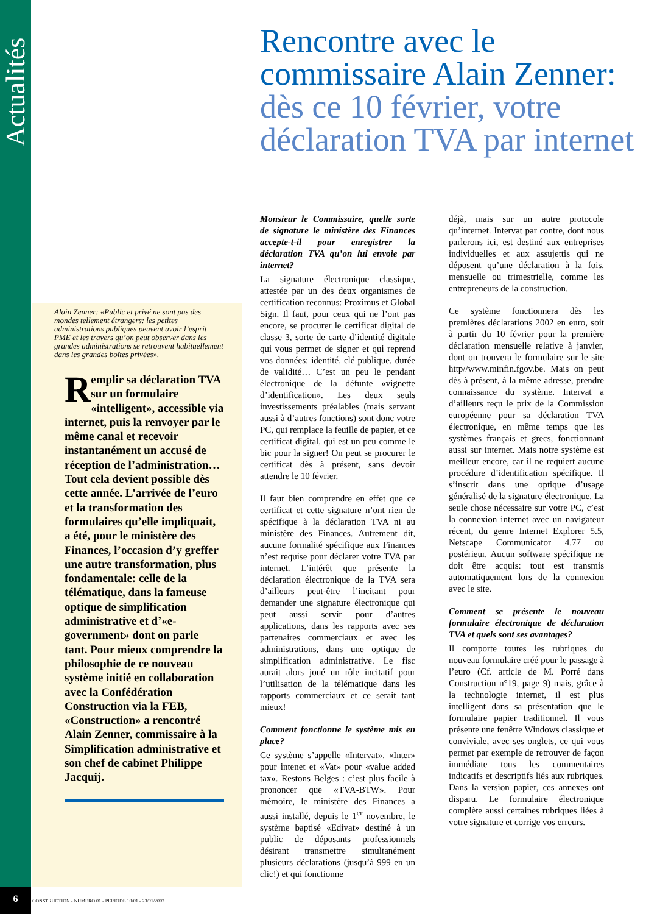Actualités
Rencontre avec le commissaire Alain Zenner: dès ce 10 février, votre déclaration TVA par internet
Alain Zenner: «Public et privé ne sont pas des mondes tellement étrangers: les petites administrations publiques peuvent avoir l’esprit PME et les travers qu’on peut observer dans les grandes administrations se retrouvent habituellement dans les grandes boîtes privées».
Remplir sa déclaration TVA sur un formulaire «intelligent», accessible via internet, puis la renvoyer par le même canal et recevoir instantanément un accusé de réception de l’administration… Tout cela devient possible dès cette année. L’arrivée de l’euro et la transformation des formulaires qu’elle impliquait, a été, pour le ministère des Finances, l’occasion d’y greffer une autre transformation, plus fondamentale: celle de la télématique, dans la fameuse optique de simplification administrative et d’«e-government» dont on parle tant. Pour mieux comprendre la philosophie de ce nouveau système initié en collaboration avec la Confédération Construction via la FEB, «Construction» a rencontré Alain Zenner, commissaire à la Simplification administrative et son chef de cabinet Philippe Jacquij.
Monsieur le Commissaire, quelle sorte de signature le ministère des Finances accepte-t-il pour enregistrer la déclaration TVA qu’on lui envoie par internet?
La signature électronique classique, attestée par un des deux organismes de certification reconnus: Proximus et Global Sign. Il faut, pour ceux qui ne l’ont pas encore, se procurer le certificat digital de classe 3, sorte de carte d’identité digitale qui vous permet de signer et qui reprend vos données: identité, clé publique, durée de validité… C’est un peu le pendant électronique de la défunte «vignette d’identification». Les deux seuls investissements préalables (mais servant aussi à d’autres fonctions) sont donc votre PC, qui remplace la feuille de papier, et ce certificat digital, qui est un peu comme le bic pour la signer! On peut se procurer le certificat dès à présent, sans devoir attendre le 10 février.
Il faut bien comprendre en effet que ce certificat et cette signature n’ont rien de spécifique à la déclaration TVA ni au ministère des Finances. Autrement dit, aucune formalité spécifique aux Finances n’est requise pour déclarer votre TVA par internet. L’intérêt que présente la déclaration électronique de la TVA sera d’ailleurs peut-être l’incitant pour demander une signature électronique qui peut aussi servir pour d’autres applications, dans les rapports avec ses partenaires commerciaux et avec les administrations, dans une optique de simplification administrative. Le fisc aurait alors joué un rôle incitatif pour l’utilisation de la télématique dans les rapports commerciaux et ce serait tant mieux!
Comment fonctionne le système mis en place?
Ce système s’appelle «Intervat». «Inter» pour intenet et «Vat» pour «value added tax». Restons Belges : c’est plus facile à prononcer que «TVA-BTW». Pour mémoire, le ministère des Finances a aussi installé, depuis le 1<sup>er</sup> novembre, le système baptisé «Edivat» destiné à un public de déposants professionnels désirant transmettre simultanément plusieurs déclarations (jusqu’à 999 en un clic!) et qui fonctionne
déjà, mais sur un autre protocole qu’internet. Intervat par contre, dont nous parlerons ici, est destiné aux entreprises individuelles et aux assujettis qui ne déposent qu’une déclaration à la fois, mensuelle ou trimestrielle, comme les entrepreneurs de la construction.
Ce système fonctionnera dès les premières déclarations 2002 en euro, soit à partir du 10 février pour la première déclaration mensuelle relative à janvier, dont on trouvera le formulaire sur le site http//www.minfin.fgov.be. Mais on peut dès à présent, à la même adresse, prendre connaissance du système. Intervat a d’ailleurs reçu le prix de la Commission européenne pour sa déclaration TVA électronique, en même temps que les systèmes français et grecs, fonctionnant aussi sur internet. Mais notre système est meilleur encore, car il ne requiert aucune procédure d’identification spécifique. Il s’inscrit dans une optique d’usage généralisé de la signature électronique. La seule chose nécessaire sur votre PC, c’est la connexion internet avec un navigateur récent, du genre Internet Explorer 5.5, Netscape Communicator 4.77 ou postérieur. Aucun software spécifique ne doit être acquis: tout est transmis automatiquement lors de la connexion avec le site.
Comment se présente le nouveau formulaire électronique de déclaration TVA et quels sont ses avantages?
Il comporte toutes les rubriques du nouveau formulaire créé pour le passage à l’euro (Cf. article de M. Porré dans Construction n°19, page 9) mais, grâce à la technologie internet, il est plus intelligent dans sa présentation que le formulaire papier traditionnel. Il vous présente une fenêtre Windows classique et conviviale, avec ses onglets, ce qui vous permet par exemple de retrouver de façon immédiate tous les commentaires indicatifs et descriptifs liés aux rubriques. Dans la version papier, ces annexes ont disparu. Le formulaire électronique complète aussi certaines rubriques liées à votre signature et corrige vos erreurs.
6
CONSTRUCTION - NUMERO 01 - PERIODE 10/01 - 23/01/2002